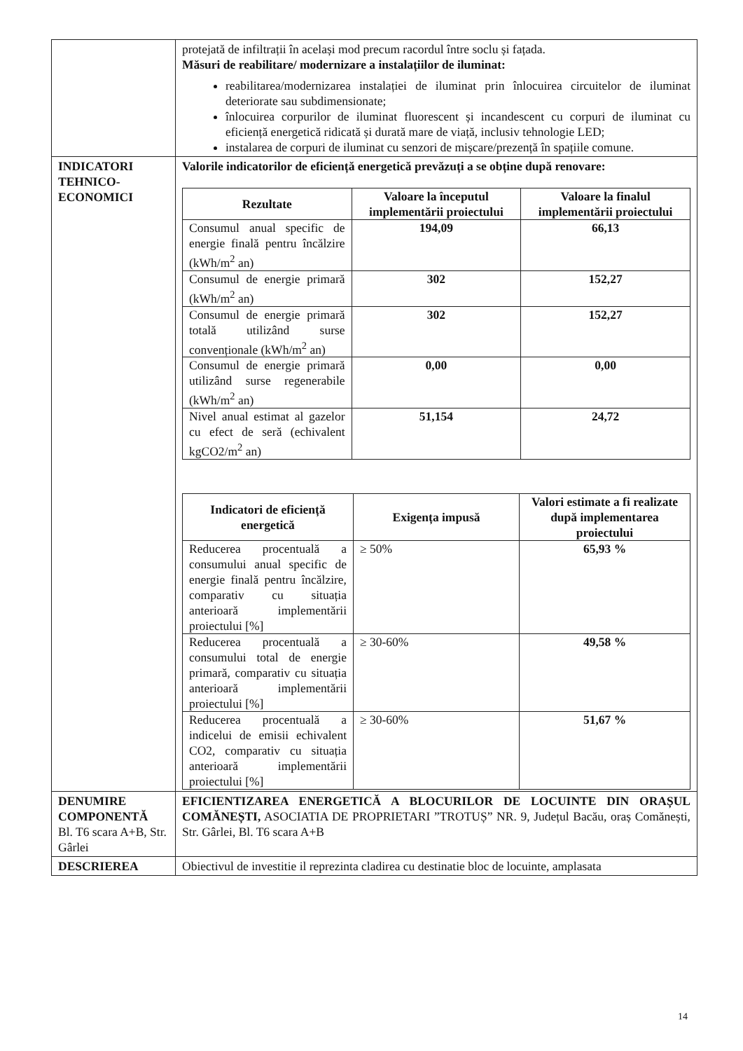| | protejată de infiltrații în același mod precum racordul între soclu și fațada. Măsuri de reabilitare/ modernizare a instalațiilor de iluminat: reabilitarea/modernizarea instalației de iluminat prin înlocuirea circuitelor de iluminat deteriorate sau subdimensionate; înlocuirea corpurilor de iluminat fluorescent și incandescent cu corpuri de iluminat cu eficiență energetică ridicată și durată mare de viață, inclusiv tehnologie LED; instalarea de corpuri de iluminat cu senzori de mișcare/prezență în spațiile comune. |
| INDICATORI TEHNICO-ECONOMICI | Valorile indicatorilor de eficiență energetică prevăzuți a se obține după renovare: / Rezultate / Valoare la începutul implementării proiectului / Valoare la finalul implementării proiectului / / --- / --- / --- / / Consumul anual specific de energie finală pentru încălzire (kWh/m<sup>2</sup> an) / 194,09 / 66,13 / / Consumul de energie primară (kWh/m<sup>2</sup> an) / 302 / 152,27 / / Consumul de energie primară totală utilizând surse convenționale (kWh/m<sup>2</sup> an) / 302 / 152,27 / / Consumul de energie primară utilizând surse regenerabile (kWh/m<sup>2</sup> an) / 0,00 / 0,00 / / Nivel anual estimat al gazelor cu efect de seră (echivalent kgCO2/m<sup>2</sup> an) / 51,154 / 24,72 / / Indicatori de eficiență energetică / Exigența impusă / Valori estimate a fi realizate după implementarea proiectului / / --- / --- / --- / / Reducerea procentuală a consumului anual specific de energie finală pentru încălzire, comparativ cu situația anterioară implementării proiectului [%] / ≥ 50% / 65,93 % / / Reducerea procentuală a consumului total de energie primară, comparativ cu situația anterioară implementării proiectului [%] / ≥ 30-60% / 49,58 % / / Reducerea procentuală a indicelui de emisii echivalent CO2, comparativ cu situația anterioară implementării proiectului [%] / ≥ 30-60% / 51,67 % / |
| DENUMIRE COMPONENTĂ Bl. T6 scara A+B, Str. Gârlei | EFICIENTIZAREA ENERGETICĂ A BLOCURILOR DE LOCUINTE DIN ORAȘUL COMĂNEȘTI, ASOCIATIA DE PROPRIETARI ”TROTUȘ” NR. 9, Județul Bacău, oraș Comănești, Str. Gârlei, Bl. T6 scara A+B |
| DESCRIEREA | Obiectivul de investitie il reprezinta cladirea cu destinatie bloc de locuinte, amplasata |
14